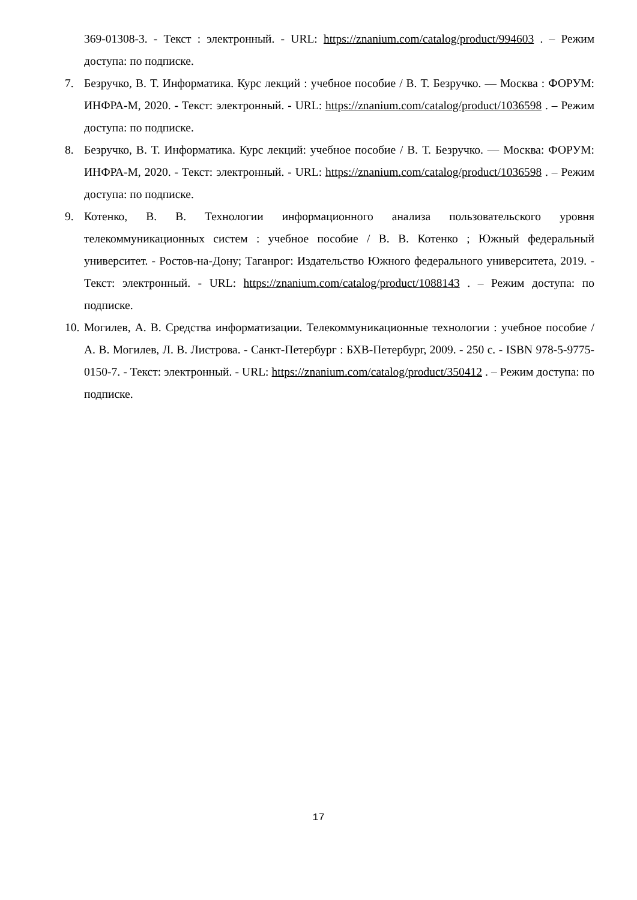369-01308-3. - Текст : электронный. - URL: https://znanium.com/catalog/product/994603 . – Режим доступа: по подписке.
7. Безручко, В. Т. Информатика. Курс лекций : учебное пособие / В. Т. Безручко. — Москва : ФОРУМ: ИНФРА-М, 2020. - Текст: электронный. - URL: https://znanium.com/catalog/product/1036598 . – Режим доступа: по подписке.
8. Безручко, В. Т. Информатика. Курс лекций: учебное пособие / В. Т. Безручко. — Москва: ФОРУМ: ИНФРА-М, 2020. - Текст: электронный. - URL: https://znanium.com/catalog/product/1036598 . – Режим доступа: по подписке.
9. Котенко, В. В. Технологии информационного анализа пользовательского уровня телекоммуникационных систем : учебное пособие / В. В. Котенко ; Южный федеральный университет. - Ростов-на-Дону; Таганрог: Издательство Южного федерального университета, 2019. - Текст: электронный. - URL: https://znanium.com/catalog/product/1088143 . – Режим доступа: по подписке.
10. Могилев, А. В. Средства информатизации. Телекоммуникационные технологии : учебное пособие / А. В. Могилев, Л. В. Листрова. - Санкт-Петербург : БХВ-Петербург, 2009. - 250 с. - ISBN 978-5-9775-0150-7. - Текст: электронный. - URL: https://znanium.com/catalog/product/350412 . – Режим доступа: по подписке.
17